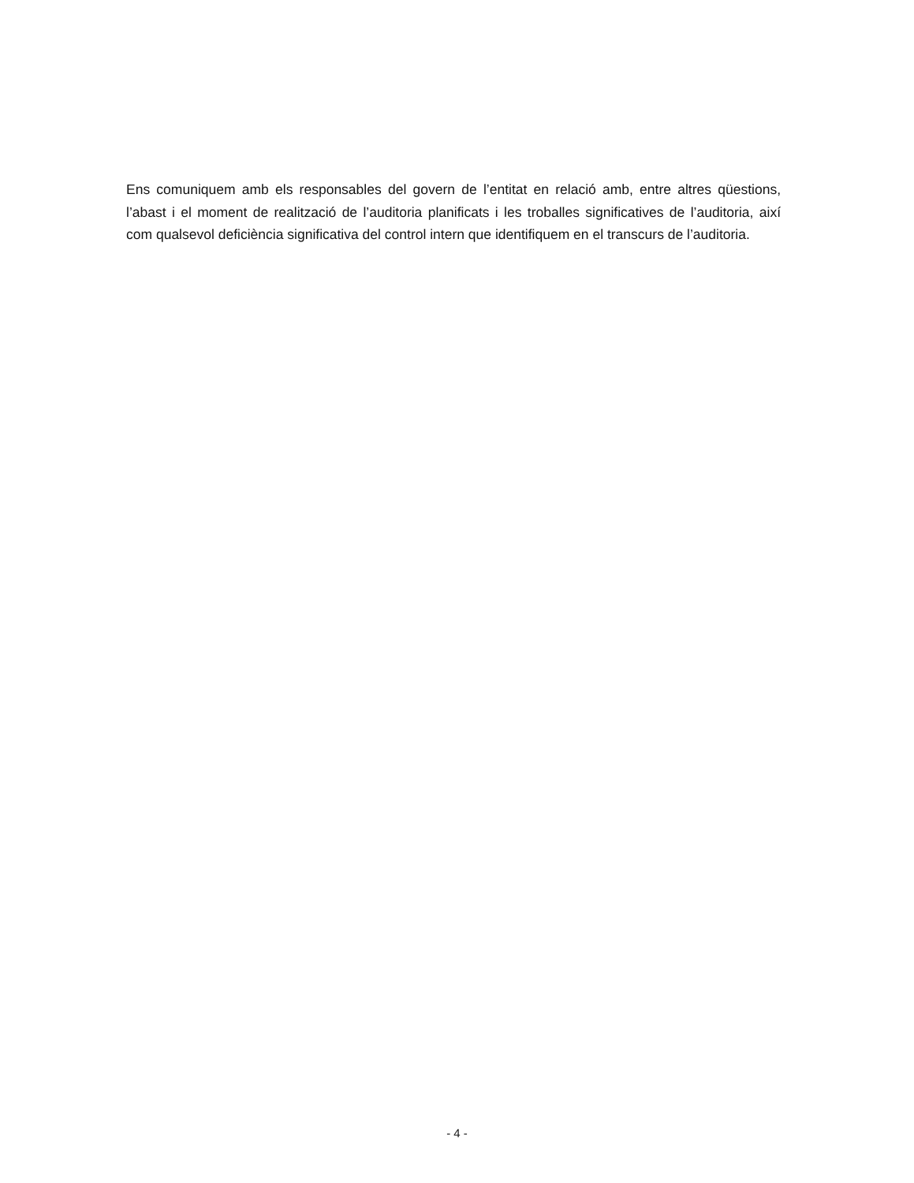Ens comuniquem amb els responsables del govern de l’entitat en relació amb, entre altres qüestions, l’abast i el moment de realització de l’auditoria planificats i les troballes significatives de l’auditoria, així com qualsevol deficiència significativa del control intern que identifiquem en el transcurs de l’auditoria.
- 4 -